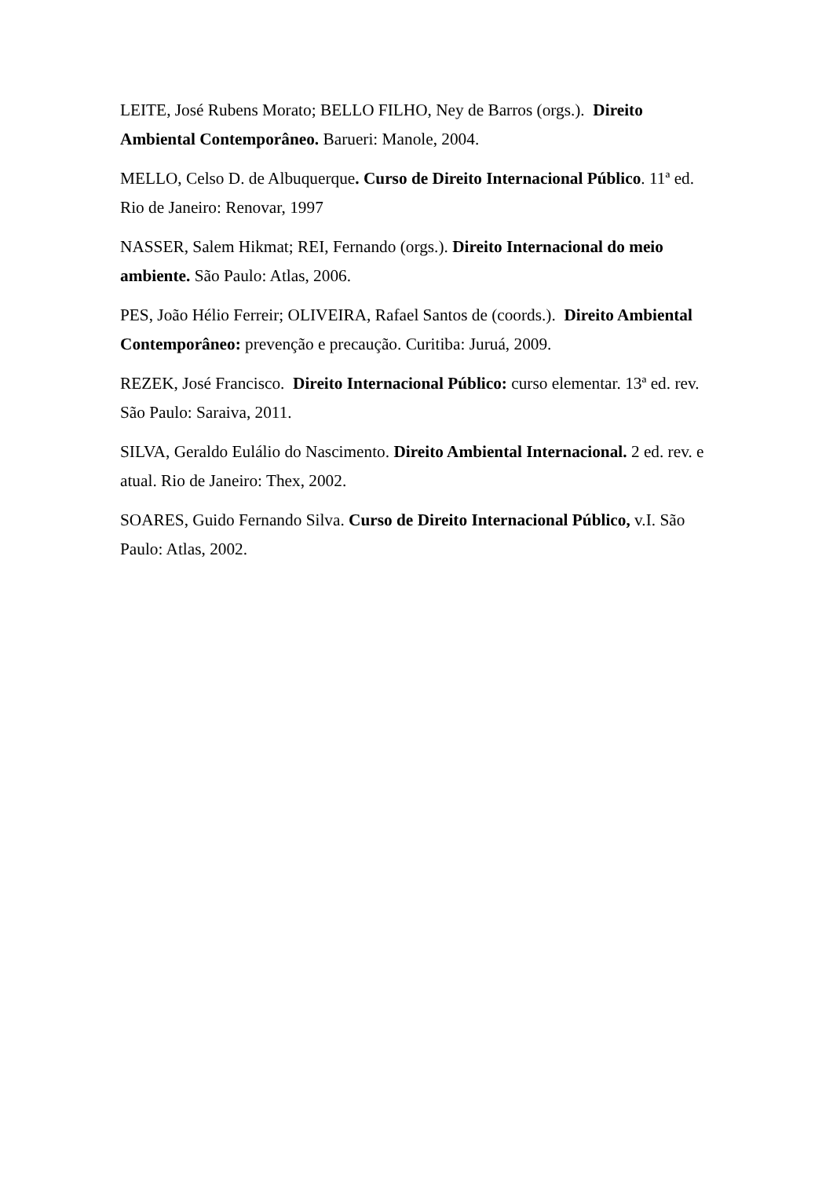LEITE, José Rubens Morato; BELLO FILHO, Ney de Barros (orgs.). Direito Ambiental Contemporâneo. Barueri: Manole, 2004.
MELLO, Celso D. de Albuquerque. Curso de Direito Internacional Público. 11ª ed. Rio de Janeiro: Renovar, 1997
NASSER, Salem Hikmat; REI, Fernando (orgs.). Direito Internacional do meio ambiente. São Paulo: Atlas, 2006.
PES, João Hélio Ferreir; OLIVEIRA, Rafael Santos de (coords.). Direito Ambiental Contemporâneo: prevenção e precaução. Curitiba: Juruá, 2009.
REZEK, José Francisco. Direito Internacional Público: curso elementar. 13ª ed. rev. São Paulo: Saraiva, 2011.
SILVA, Geraldo Eulálio do Nascimento. Direito Ambiental Internacional. 2 ed. rev. e atual. Rio de Janeiro: Thex, 2002.
SOARES, Guido Fernando Silva. Curso de Direito Internacional Público, v.I. São Paulo: Atlas, 2002.